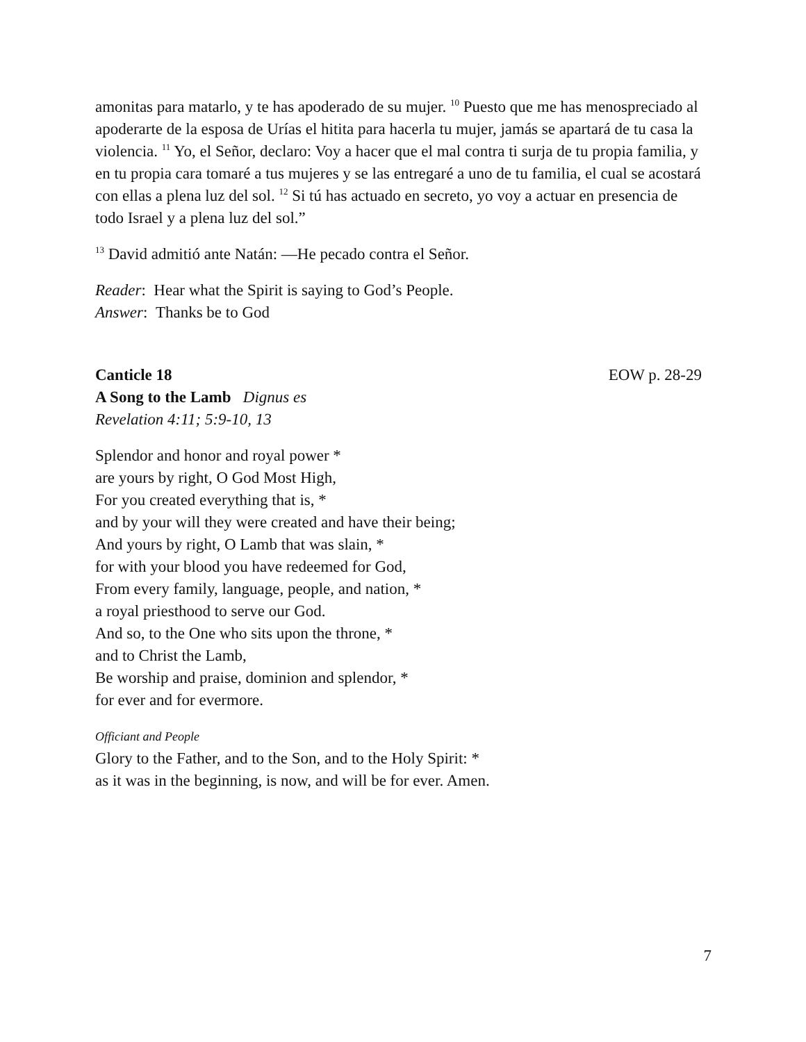amonitas para matarlo, y te has apoderado de su mujer. <sup>10</sup> Puesto que me has menospreciado al apoderarte de la esposa de Urías el hitita para hacerla tu mujer, jamás se apartará de tu casa la violencia. <sup>11</sup> Yo, el Señor, declaro: Voy a hacer que el mal contra ti surja de tu propia familia, y en tu propia cara tomaré a tus mujeres y se las entregaré a uno de tu familia, el cual se acostará con ellas a plena luz del sol. <sup>12</sup> Si tú has actuado en secreto, yo voy a actuar en presencia de todo Israel y a plena luz del sol.”
<sup>13</sup> David admitió ante Natán: —He pecado contra el Señor.
Reader: Hear what the Spirit is saying to God’s People.
Answer: Thanks be to God
Canticle 18 EOW p. 28-29
A Song to the Lamb Dignus es
Revelation 4:11; 5:9-10, 13
Splendor and honor and royal power *
are yours by right, O God Most High,
For you created everything that is, *
and by your will they were created and have their being;
And yours by right, O Lamb that was slain, *
for with your blood you have redeemed for God,
From every family, language, people, and nation, *
a royal priesthood to serve our God.
And so, to the One who sits upon the throne, *
and to Christ the Lamb,
Be worship and praise, dominion and splendor, *
for ever and for evermore.
Officiant and People
Glory to the Father, and to the Son, and to the Holy Spirit: *
as it was in the beginning, is now, and will be for ever. Amen.
7